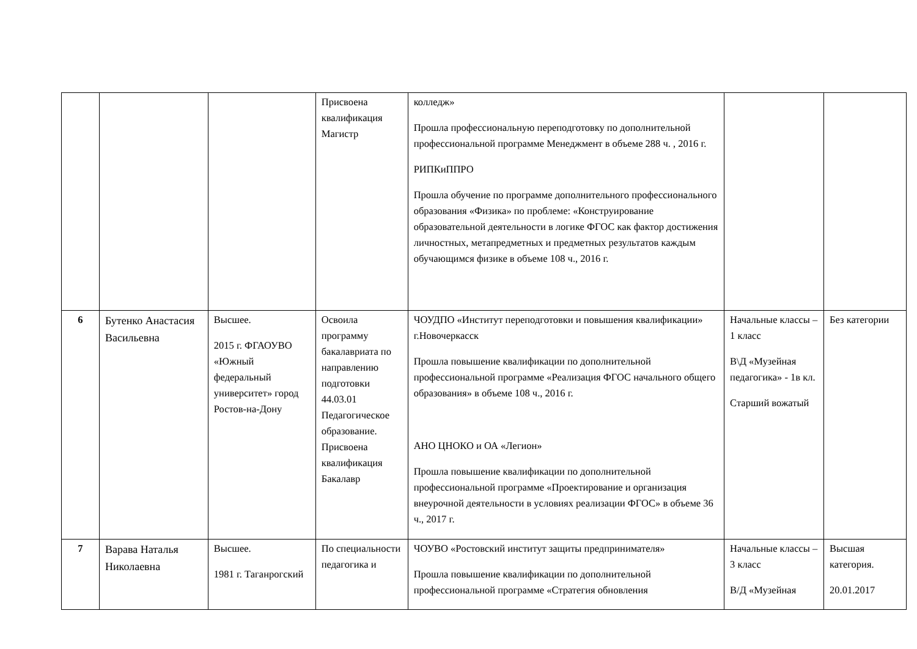| | | | Присвоена квалификация Магистр | колледж» Прошла профессиональную переподготовку по дополнительной профессиональной программе Менеджмент в объеме 288 ч. , 2016 г. РИПКиППРО Прошла обучение по программе дополнительного профессионального образования «Физика» по проблеме: «Конструирование образовательной деятельности в логике ФГОС как фактор достижения личностных, метапредметных и предметных результатов каждым обучающимся физике в объеме 108 ч., 2016 г. | | |
| 6 | Бутенко Анастасия Васильевна | Высшее. 2015 г. ФГАОУВО «Южный федеральный университет» город Ростов-на-Дону | Освоила программу бакалавриата по направлению подготовки 44.03.01 Педагогическое образование. Присвоена квалификация Бакалавр | ЧОУДПО «Институт переподготовки и повышения квалификации» г.Новочеркасск Прошла повышение квалификации по дополнительной профессиональной программе «Реализация ФГОС начального общего образования» в объеме 108 ч., 2016 г. АНО ЦНОКО и ОА «Легион» Прошла повышение квалификации по дополнительной профессиональной программе «Проектирование и организация внеурочной деятельности в условиях реализации ФГОС» в объеме 36 ч., 2017 г. | Начальные классы – 1 класс В\Д «Музейная педагогика» - 1в кл. Старший вожатый | Без категории |
| 7 | Варава Наталья Николаевна | Высшее. 1981 г. Таганрогский | По специальности педагогика и | ЧОУВО «Ростовский институт защиты предпринимателя» Прошла повышение квалификации по дополнительной профессиональной программе «Стратегия обновления | Начальные классы – 3 класс В/Д «Музейная | Высшая категория. 20.01.2017 |